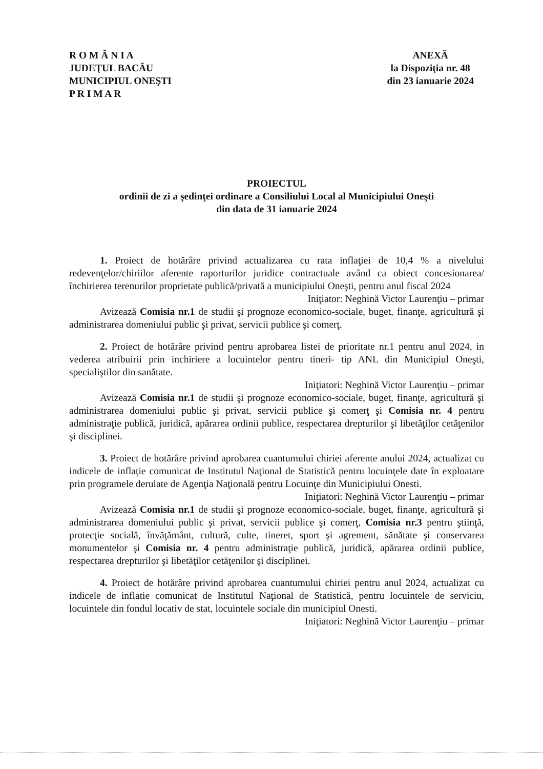R O M Â N I A
JUDEŢUL BACĂU
MUNICIPIUL ONEŞTI
P R I M A R
ANEXĂ
la Dispoziţia nr. 48
din 23 ianuarie 2024
PROIECTUL
ordinii de zi a şedinţei ordinare a Consiliului Local al Municipiului Oneşti
din data de 31 ianuarie 2024
1. Proiect de hotărâre privind actualizarea cu rata inflaţiei de 10,4 % a nivelului redevenţelor/chiriilor aferente raporturilor juridice contractuale având ca obiect concesionarea/închirierea terenurilor proprietate publică/privată a municipiului Oneşti, pentru anul fiscal 2024
Iniţiator: Neghină Victor Laurenţiu – primar
Avizează Comisia nr.1 de studii şi prognoze economico-sociale, buget, finanţe, agricultură şi administrarea domeniului public şi privat, servicii publice şi comerţ.
2. Proiect de hotărâre privind pentru aprobarea listei de prioritate nr.1 pentru anul 2024, in vederea atribuirii prin inchiriere a locuintelor pentru tineri- tip ANL din Municipiul Oneşti, specialiştilor din sanătate.
Iniţiatori: Neghină Victor Laurenţiu – primar
Avizează Comisia nr.1 de studii şi prognoze economico-sociale, buget, finanţe, agricultură şi administrarea domeniului public şi privat, servicii publice şi comerţ şi Comisia nr. 4 pentru administraţie publică, juridică, apărarea ordinii publice, respectarea drepturilor şi libetăţilor cetăţenilor şi disciplinei.
3. Proiect de hotărâre privind aprobarea cuantumului chiriei aferente anului 2024, actualizat cu indicele de inflaţie comunicat de Institutul Naţional de Statistică pentru locuinţele date în exploatare prin programele derulate de Agenţia Naţională pentru Locuinţe din Municipiului Onesti.
Iniţiatori: Neghină Victor Laurenţiu – primar
Avizează Comisia nr.1 de studii şi prognoze economico-sociale, buget, finanţe, agricultură şi administrarea domeniului public şi privat, servicii publice şi comerţ, Comisia nr.3 pentru ştiinţă, protecţie socială, învăţământ, cultură, culte, tineret, sport şi agrement, sănătate şi conservarea monumentelor şi Comisia nr. 4 pentru administraţie publică, juridică, apărarea ordinii publice, respectarea drepturilor şi libetăţilor cetăţenilor şi disciplinei.
4. Proiect de hotărâre privind aprobarea cuantumului chiriei pentru anul 2024, actualizat cu indicele de inflatie comunicat de Institutul Naţional de Statistică, pentru locuintele de serviciu, locuintele din fondul locativ de stat, locuintele sociale din municipiul Onesti.
Iniţiatori: Neghină Victor Laurenţiu – primar